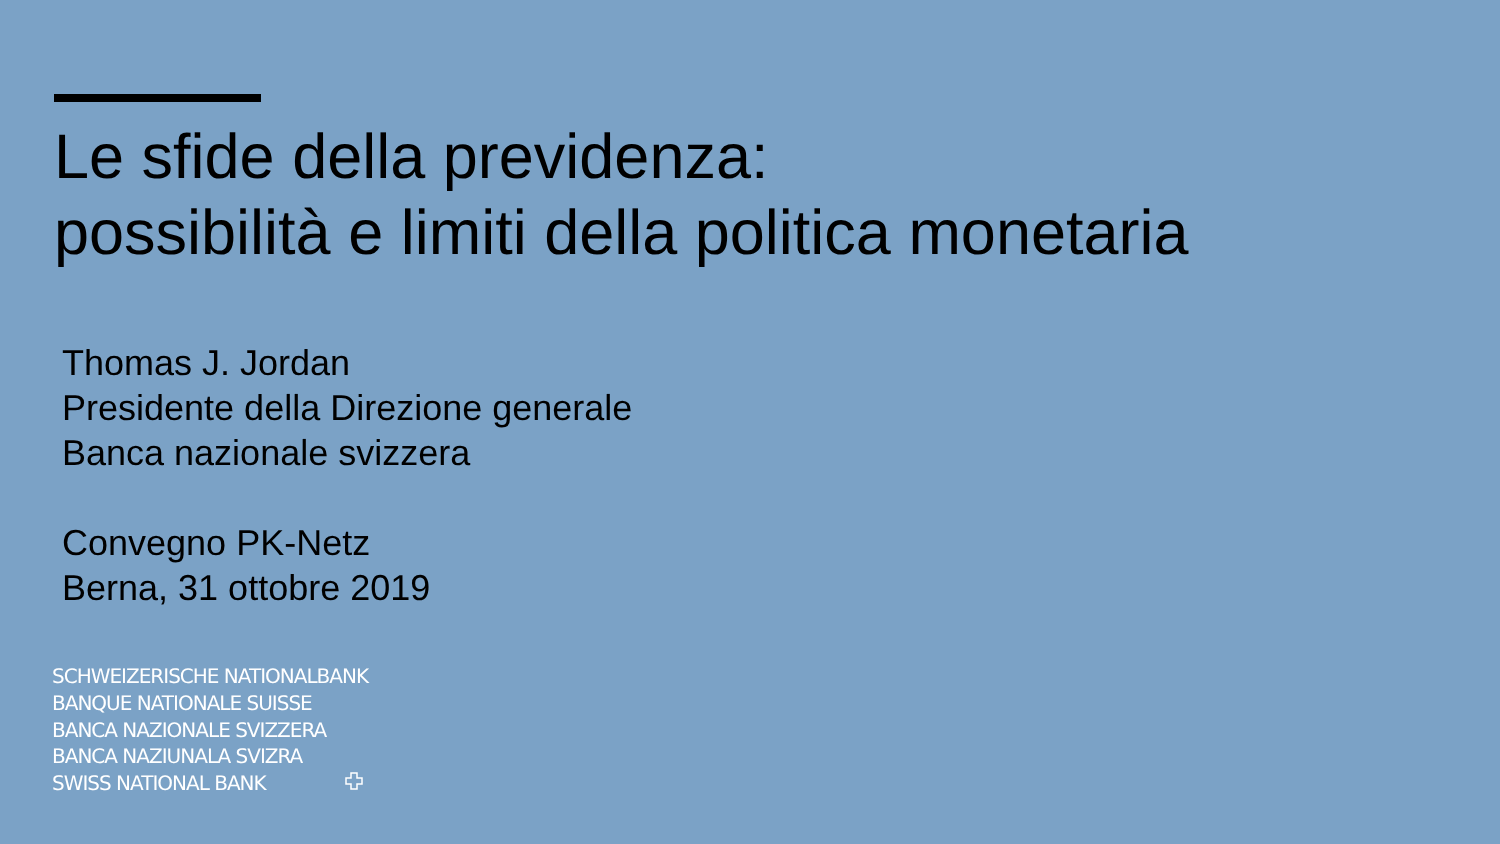Le sfide della previdenza:
possibilità e limiti della politica monetaria
Thomas J. Jordan
Presidente della Direzione generale
Banca nazionale svizzera
Convegno PK-Netz
Berna, 31 ottobre 2019
SCHWEIZERISCHE NATIONALBANK
BANQUE NATIONALE SUISSE
BANCA NAZIONALE SVIZZERA
BANCA NAZIUNALA SVIZRA
SWISS NATIONAL BANK